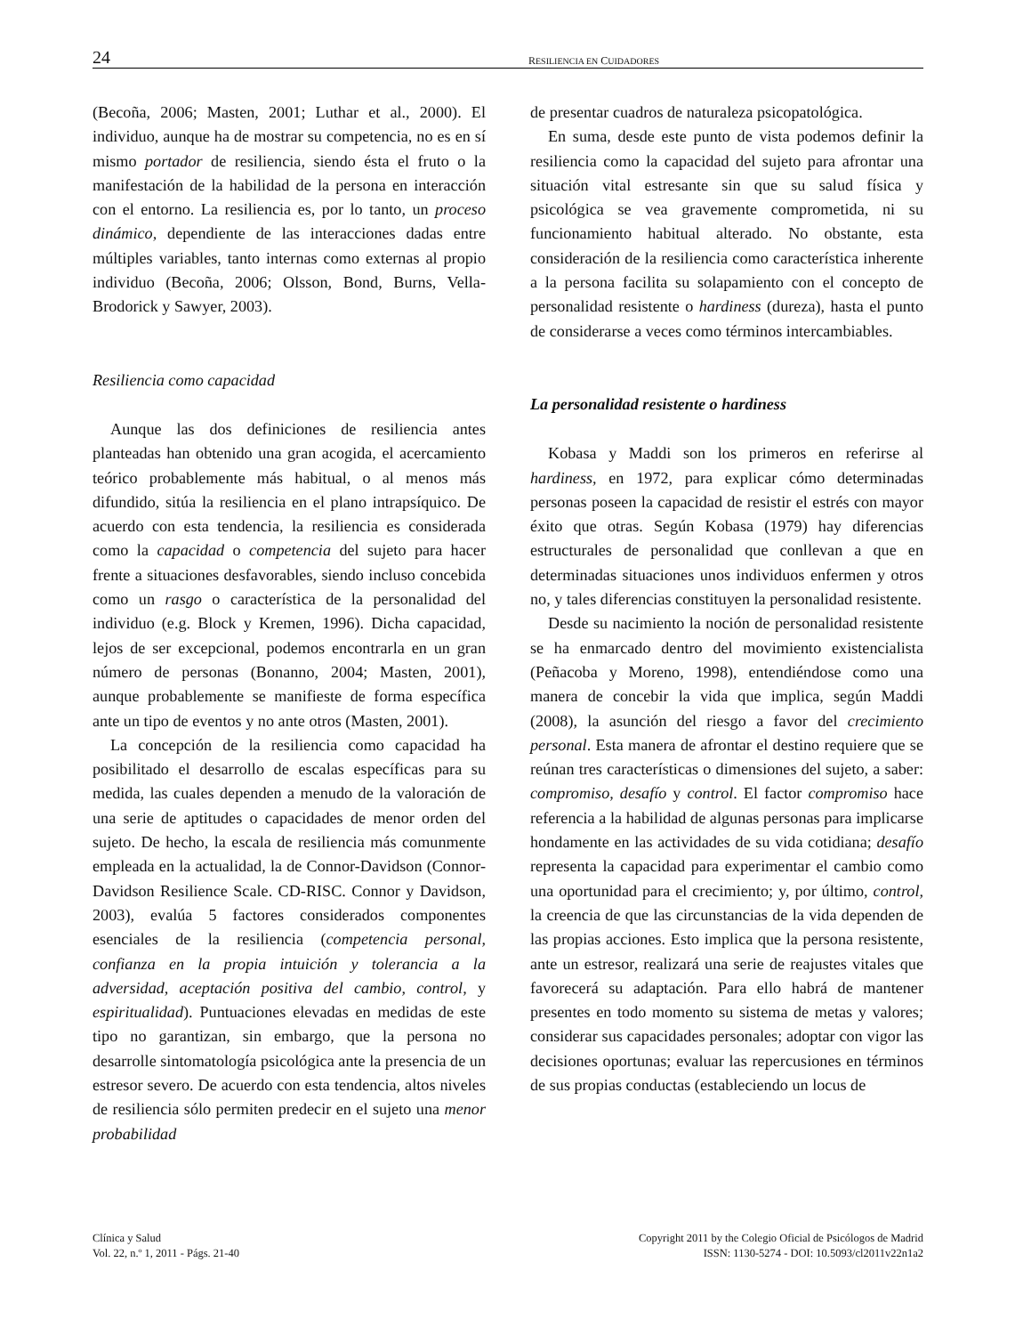24 RESILIENCIA EN CUIDADORES
(Becoña, 2006; Masten, 2001; Luthar et al., 2000). El individuo, aunque ha de mostrar su competencia, no es en sí mismo portador de resiliencia, siendo ésta el fruto o la manifestación de la habilidad de la persona en interacción con el entorno. La resiliencia es, por lo tanto, un proceso dinámico, dependiente de las interacciones dadas entre múltiples variables, tanto internas como externas al propio individuo (Becoña, 2006; Olsson, Bond, Burns, Vella-Brodorick y Sawyer, 2003).
Resiliencia como capacidad
Aunque las dos definiciones de resiliencia antes planteadas han obtenido una gran acogida, el acercamiento teórico probablemente más habitual, o al menos más difundido, sitúa la resiliencia en el plano intrapsíquico. De acuerdo con esta tendencia, la resiliencia es considerada como la capacidad o competencia del sujeto para hacer frente a situaciones desfavorables, siendo incluso concebida como un rasgo o característica de la personalidad del individuo (e.g. Block y Kremen, 1996). Dicha capacidad, lejos de ser excepcional, podemos encontrarla en un gran número de personas (Bonanno, 2004; Masten, 2001), aunque probablemente se manifieste de forma específica ante un tipo de eventos y no ante otros (Masten, 2001).
La concepción de la resiliencia como capacidad ha posibilitado el desarrollo de escalas específicas para su medida, las cuales dependen a menudo de la valoración de una serie de aptitudes o capacidades de menor orden del sujeto. De hecho, la escala de resiliencia más comunmente empleada en la actualidad, la de Connor-Davidson (Connor-Davidson Resilience Scale. CD-RISC. Connor y Davidson, 2003), evalúa 5 factores considerados componentes esenciales de la resiliencia (competencia personal, confianza en la propia intuición y tolerancia a la adversidad, aceptación positiva del cambio, control, y espiritualidad). Puntuaciones elevadas en medidas de este tipo no garantizan, sin embargo, que la persona no desarrolle sintomatología psicológica ante la presencia de un estresor severo. De acuerdo con esta tendencia, altos niveles de resiliencia sólo permiten predecir en el sujeto una menor probabilidad
de presentar cuadros de naturaleza psicopatológica.
En suma, desde este punto de vista podemos definir la resiliencia como la capacidad del sujeto para afrontar una situación vital estresante sin que su salud física y psicológica se vea gravemente comprometida, ni su funcionamiento habitual alterado. No obstante, esta consideración de la resiliencia como característica inherente a la persona facilita su solapamiento con el concepto de personalidad resistente o hardiness (dureza), hasta el punto de considerarse a veces como términos intercambiables.
La personalidad resistente o hardiness
Kobasa y Maddi son los primeros en referirse al hardiness, en 1972, para explicar cómo determinadas personas poseen la capacidad de resistir el estrés con mayor éxito que otras. Según Kobasa (1979) hay diferencias estructurales de personalidad que conllevan a que en determinadas situaciones unos individuos enfermen y otros no, y tales diferencias constituyen la personalidad resistente.
Desde su nacimiento la noción de personalidad resistente se ha enmarcado dentro del movimiento existencialista (Peñacoba y Moreno, 1998), entendiéndose como una manera de concebir la vida que implica, según Maddi (2008), la asunción del riesgo a favor del crecimiento personal. Esta manera de afrontar el destino requiere que se reúnan tres características o dimensiones del sujeto, a saber: compromiso, desafío y control. El factor compromiso hace referencia a la habilidad de algunas personas para implicarse hondamente en las actividades de su vida cotidiana; desafío representa la capacidad para experimentar el cambio como una oportunidad para el crecimiento; y, por último, control, la creencia de que las circunstancias de la vida dependen de las propias acciones. Esto implica que la persona resistente, ante un estresor, realizará una serie de reajustes vitales que favorecerá su adaptación. Para ello habrá de mantener presentes en todo momento su sistema de metas y valores; considerar sus capacidades personales; adoptar con vigor las decisiones oportunas; evaluar las repercusiones en términos de sus propias conductas (estableciendo un locus de
Clínica y Salud
Vol. 22, n.º 1, 2011 - Págs. 21-40
Copyright 2011 by the Colegio Oficial de Psicólogos de Madrid
ISSN: 1130-5274 - DOI: 10.5093/cl2011v22n1a2